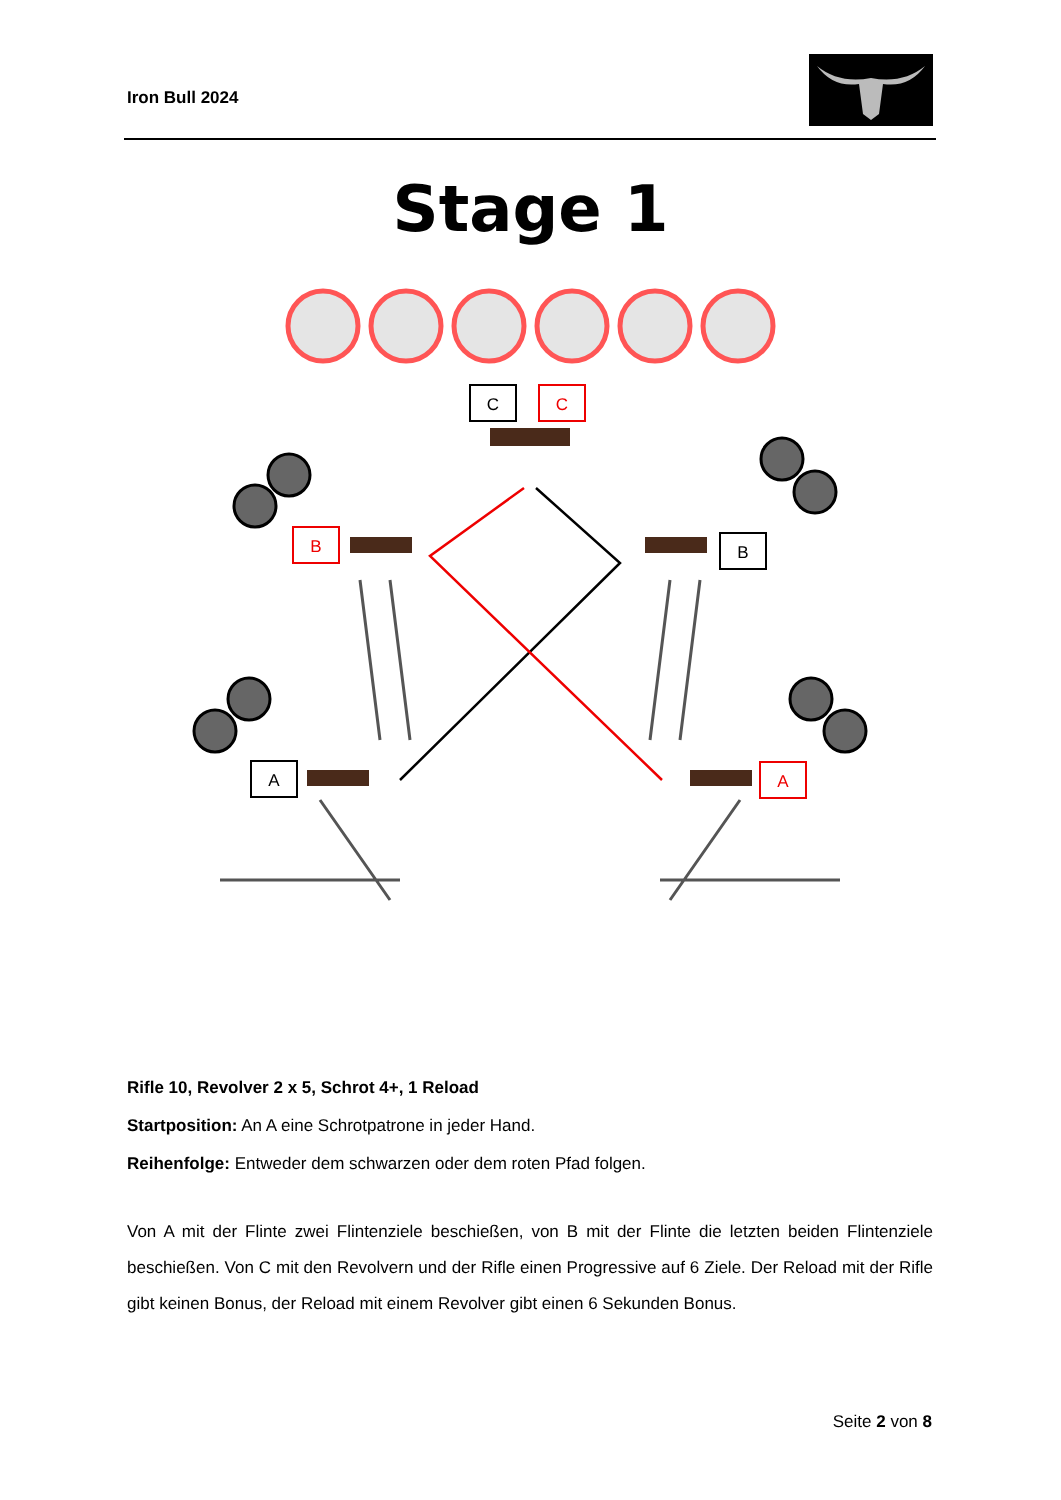Iron Bull 2024
Stage 1
C
C
B
B
A
A
Rifle 10, Revolver 2 x 5, Schrot 4+, 1 Reload
Startposition: An A eine Schrotpatrone in jeder Hand.
Reihenfolge: Entweder dem schwarzen oder dem roten Pfad folgen.
Von A mit der Flinte zwei Flintenziele beschießen, von B mit der Flinte die letzten beiden Flintenziele beschießen. Von C mit den Revolvern und der Rifle einen Progressive auf 6 Ziele. Der Reload mit der Rifle gibt keinen Bonus, der Reload mit einem Revolver gibt einen 6 Sekunden Bonus.
Seite 2 von 8